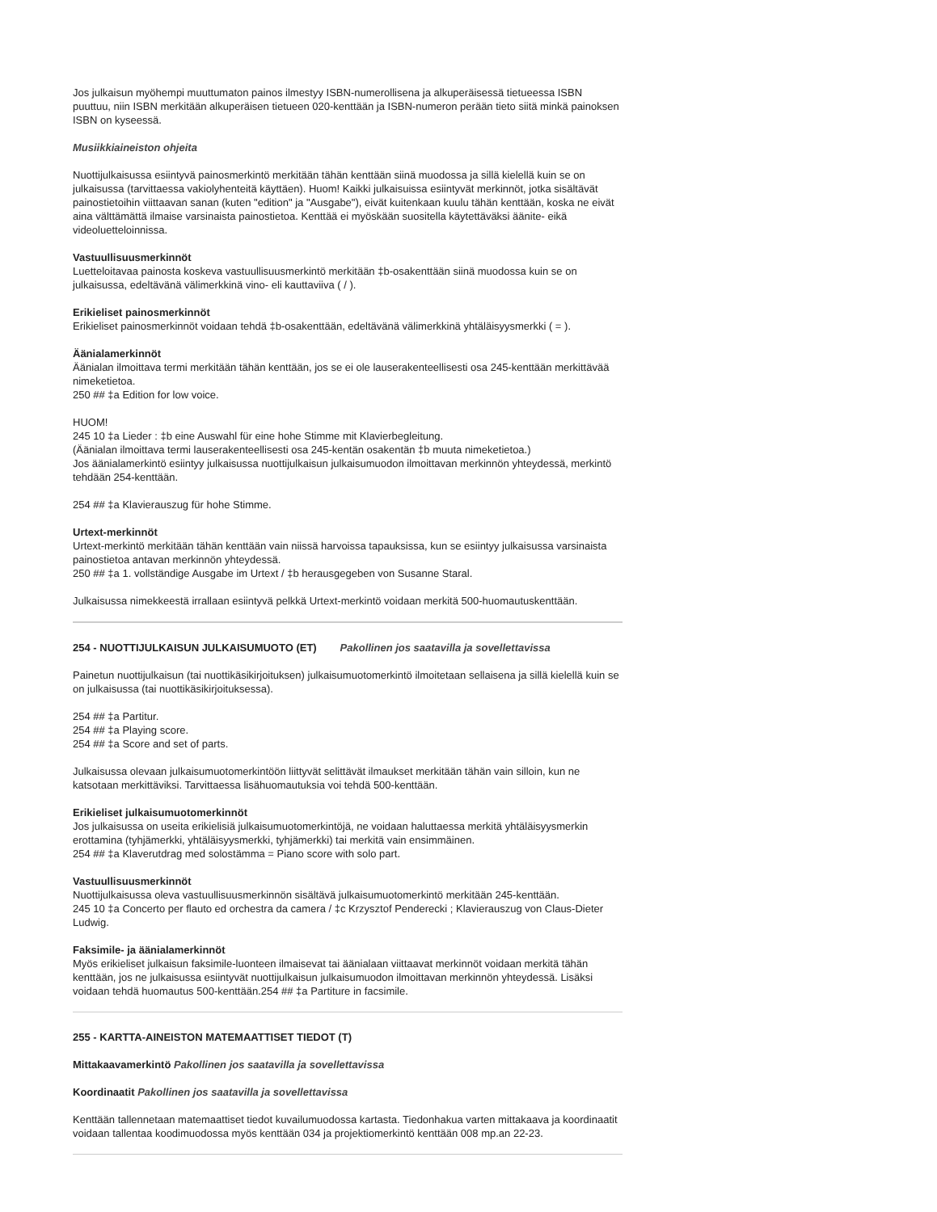Jos julkaisun myöhempi muuttumaton painos ilmestyy ISBN-numerollisena ja alkuperäisessä tietueessa ISBN puuttuu, niin ISBN merkitään alkuperäisen tietueen 020-kenttään ja ISBN-numeron perään tieto siitä minkä painoksen ISBN on kyseessä.
Musiikkiaineiston ohjeita
Nuottijulkaisussa esiintyvä painosmerkintö merkitään tähän kenttään siinä muodossa ja sillä kielellä kuin se on julkaisussa (tarvittaessa vakiolyhenteitä käyttäen). Huom! Kaikki julkaisuissa esiintyvät merkinnöt, jotka sisältävät painostietoihin viittaavan sanan (kuten "edition" ja "Ausgabe"), eivät kuitenkaan kuulu tähän kenttään, koska ne eivät aina välttämättä ilmaise varsinaista painostietoa. Kenttää ei myöskään suositella käytettäväksi äänite- eikä videoluetteloinnissa.
Vastuullisuusmerkinnöt
Luetteloitavaa painosta koskeva vastuullisuusmerkintö merkitään ‡b-osakenttään siinä muodossa kuin se on julkaisussa, edeltävänä välimerkkinä vino- eli kauttaviiva ( / ).
Erikieliset painosmerkinnöt
Erikieliset painosmerkinnöt voidaan tehdä ‡b-osakenttään, edeltävänä välimerkkinä yhtäläisyysmerkki ( = ).
Äänialamerkinnöt
Äänialan ilmoittava termi merkitään tähän kenttään, jos se ei ole lauserakenteellisesti osa 245-kenttään merkittävää nimeketietoa.
250 ## ‡a Edition for low voice.
HUOM!
245 10 ‡a Lieder : ‡b eine Auswahl für eine hohe Stimme mit Klavierbegleitung.
(Äänialan ilmoittava termi lauserakenteellisesti osa 245-kentän osakentän ‡b muuta nimeketietoa.)
Jos äänialamerkintö esiintyy julkaisussa nuottijulkaisun julkaisumuodon ilmoittavan merkinnön yhteydessä, merkintö tehdään 254-kenttään.
254 ## ‡a Klavierauszug für hohe Stimme.
Urtext-merkinnöt
Urtext-merkintö merkitään tähän kenttään vain niissä harvoissa tapauksissa, kun se esiintyy julkaisussa varsinaista painostietoa antavan merkinnön yhteydessä.
250 ## ‡a 1. vollständige Ausgabe im Urtext / ‡b herausgegeben von Susanne Staral.
Julkaisussa nimekkeestä irrallaan esiintyvä pelkkä Urtext-merkintö voidaan merkitä 500-huomautuskenttään.
254 - NUOTTIJULKAISUN JULKAISUMUOTO (ET) Pakollinen jos saatavilla ja sovellettavissa
Painetun nuottijulkaisun (tai nuottikäsikirjoituksen) julkaisumuotomerkintö ilmoitetaan sellaisena ja sillä kielellä kuin se on julkaisussa (tai nuottikäsikirjoituksessa).
254 ## ‡a Partitur.
254 ## ‡a Playing score.
254 ## ‡a Score and set of parts.
Julkaisussa olevaan julkaisumuotomerkintöön liittyvät selittävät ilmaukset merkitään tähän vain silloin, kun ne katsotaan merkittäviksi. Tarvittaessa lisähuomautuksia voi tehdä 500-kenttään.
Erikieliset julkaisumuotomerkinnöt
Jos julkaisussa on useita erikielisiä julkaisumuotomerkintöjä, ne voidaan haluttaessa merkitä yhtäläisyysmerkin erottamina (tyhjämerkki, yhtäläisyysmerkki, tyhjämerkki) tai merkitä vain ensimmäinen.
254 ## ‡a Klaverutdrag med solostämma = Piano score with solo part.
Vastuullisuusmerkinnöt
Nuottijulkaisussa oleva vastuullisuusmerkinnön sisältävä julkaisumuotomerkintö merkitään 245-kenttään.
245 10 ‡a Concerto per flauto ed orchestra da camera / ‡c Krzysztof Penderecki ; Klavierauszug von Claus-Dieter Ludwig.
Faksimile- ja äänialamerkinnöt
Myös erikieliset julkaisun faksimile-luonteen ilmaisevat tai äänialaan viittaavat merkinnöt voidaan merkitä tähän kenttään, jos ne julkaisussa esiintyvät nuottijulkaisun julkaisumuodon ilmoittavan merkinnön yhteydessä. Lisäksi voidaan tehdä huomautus 500-kenttään.254 ## ‡a Partiture in facsimile.
255 - KARTTA-AINEISTON MATEMAATTISET TIEDOT (T)
Mittakaavamerkintö Pakollinen jos saatavilla ja sovellettavissa
Koordinaatit Pakollinen jos saatavilla ja sovellettavissa
Kenttään tallennetaan matemaattiset tiedot kuvailumuodossa kartasta. Tiedonhakua varten mittakaava ja koordinaatit voidaan tallentaa koodimuodossa myös kenttään 034 ja projektiomerkintö kenttään 008 mp.an 22-23.